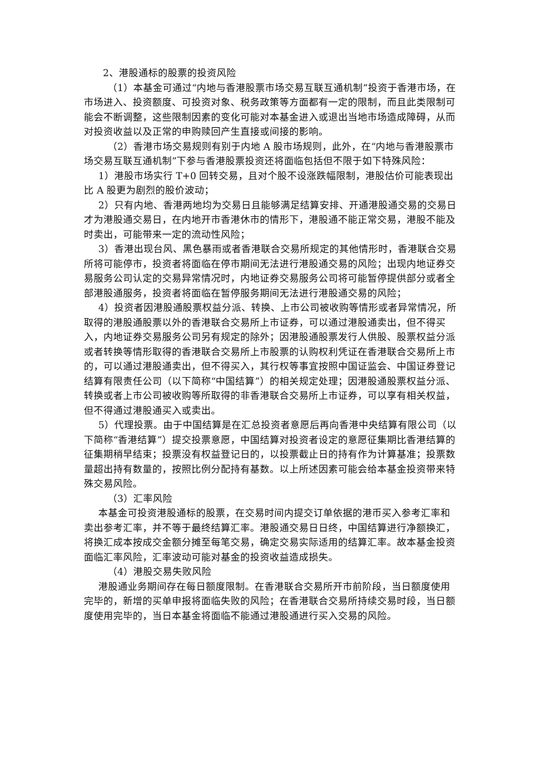2、港股通标的股票的投资风险
（1）本基金可通过“内地与香港股票市场交易互联互通机制”投资于香港市场，在市场进入、投资额度、可投资对象、税务政策等方面都有一定的限制，而且此类限制可能会不断调整，这些限制因素的变化可能对本基金进入或退出当地市场造成障碍，从而对投资收益以及正常的申购赎回产生直接或间接的影响。
（2）香港市场交易规则有别于内地 A 股市场规则，此外，在“内地与香港股票市场交易互联互通机制”下参与香港股票投资还将面临包括但不限于如下特殊风险：
1）港股市场实行 T+0 回转交易，且对个股不设涨跌幅限制，港股估价可能表现出比 A 股更为剧烈的股价波动；
2）只有内地、香港两地均为交易日且能够满足结算安排、开通港股通交易的交易日才为港股通交易日，在内地开市香港休市的情形下，港股通不能正常交易，港股不能及时卖出，可能带来一定的流动性风险；
3）香港出现台风、黑色暴雨或者香港联合交易所规定的其他情形时，香港联合交易所将可能停市，投资者将面临在停市期间无法进行港股通交易的风险；出现内地证券交易服务公司认定的交易异常情况时，内地证券交易服务公司将可能暂停提供部分或者全部港股通服务，投资者将面临在暂停服务期间无法进行港股通交易的风险；
4）投资者因港股通股票权益分派、转换、上市公司被收购等情形或者异常情况，所取得的港股通股票以外的香港联合交易所上市证券，可以通过港股通卖出，但不得买入，内地证券交易服务公司另有规定的除外；因港股通股票发行人供股、股票权益分派或者转换等情形取得的香港联合交易所上市股票的认购权利凭证在香港联合交易所上市的，可以通过港股通卖出，但不得买入，其行权等事宜按照中国证监会、中国证券登记结算有限责任公司（以下简称“中国结算”）的相关规定处理；因港股通股票权益分派、转换或者上市公司被收购等所取得的非香港联合交易所上市证券，可以享有相关权益，但不得通过港股通买入或卖出。
5）代理投票。由于中国结算是在汇总投资者意愿后再向香港中央结算有限公司（以下简称“香港结算”）提交投票意愿，中国结算对投资者设定的意愿征集期比香港结算的征集期稍早结束；投票没有权益登记日的，以投票截止日的持有作为计算基准；投票数量超出持有数量的，按照比例分配持有基数。以上所述因素可能会给本基金投资带来特殊交易风险。
（3）汇率风险
本基金可投资港股通标的股票，在交易时间内提交订单依据的港币买入参考汇率和卖出参考汇率，并不等于最终结算汇率。港股通交易日日终，中国结算进行净额换汇，将换汇成本按成交金额分摊至每笔交易，确定交易实际适用的结算汇率。故本基金投资面临汇率风险，汇率波动可能对基金的投资收益造成损失。
（4）港股交易失败风险
港股通业务期间存在每日额度限制。在香港联合交易所开市前阶段，当日额度使用完毕的，新增的买单申报将面临失败的风险；在香港联合交易所持续交易时段，当日额度使用完毕的，当日本基金将面临不能通过港股通进行买入交易的风险。